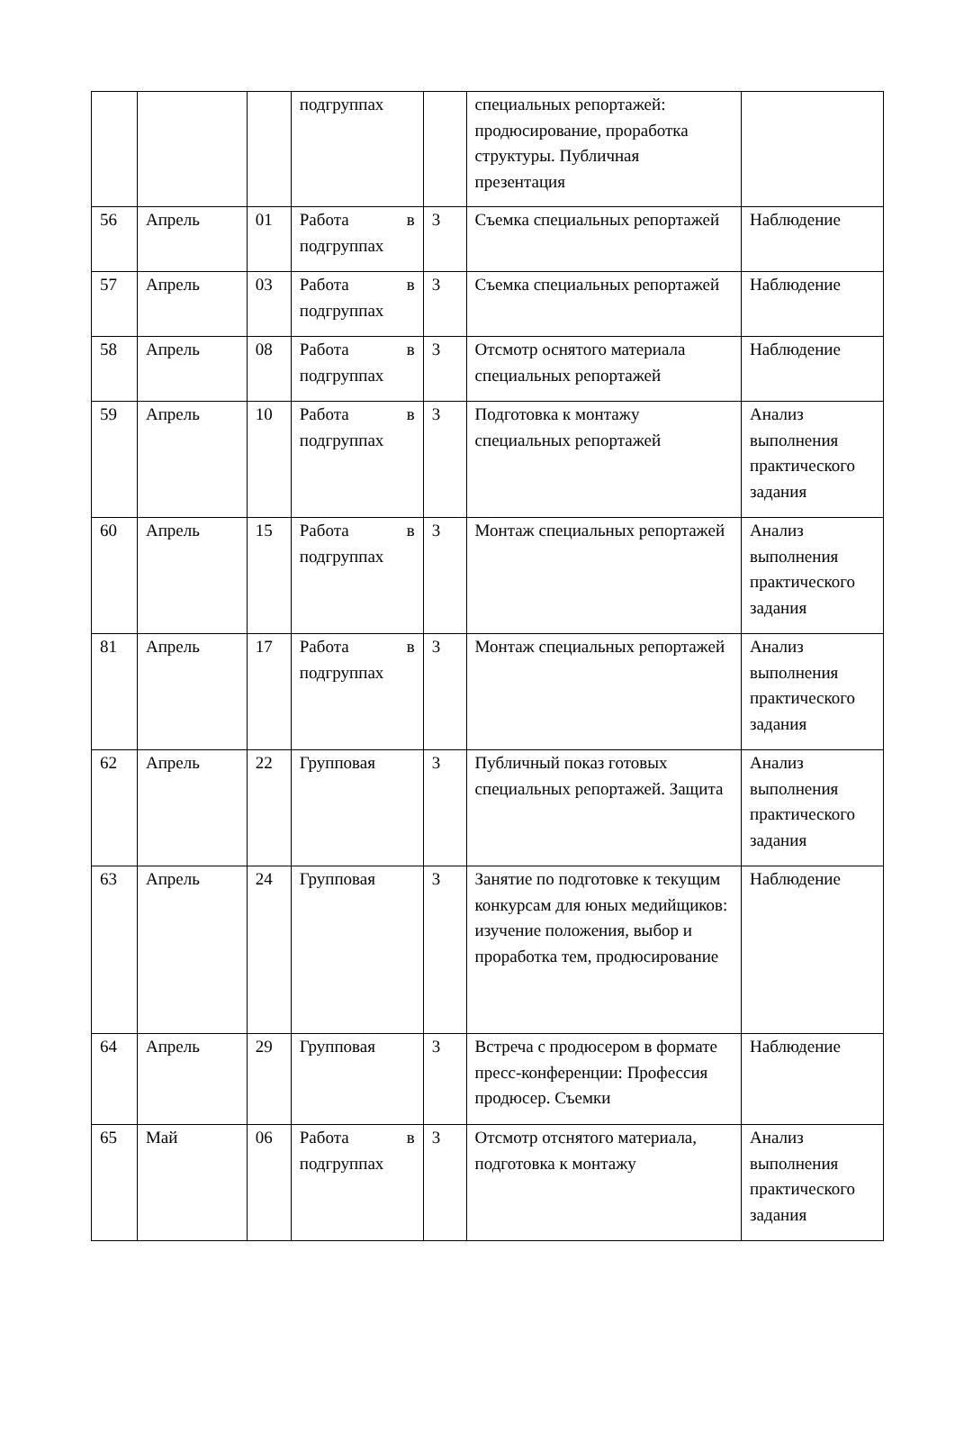| | | | подгруппах | | специальных репортажей: продюсирование, проработка структуры. Публичная презентация | |
| 56 | Апрель | 01 | Работа в подгруппах | 3 | Съемка специальных репортажей | Наблюдение |
| 57 | Апрель | 03 | Работа в подгруппах | 3 | Съемка специальных репортажей | Наблюдение |
| 58 | Апрель | 08 | Работа в подгруппах | 3 | Отсмотр оснятого материала специальных репортажей | Наблюдение |
| 59 | Апрель | 10 | Работа в подгруппах | 3 | Подготовка к монтажу специальных репортажей | Анализ выполнения практического задания |
| 60 | Апрель | 15 | Работа в подгруппах | 3 | Монтаж специальных репортажей | Анализ выполнения практического задания |
| 81 | Апрель | 17 | Работа в подгруппах | 3 | Монтаж специальных репортажей | Анализ выполнения практического задания |
| 62 | Апрель | 22 | Групповая | 3 | Публичный показ готовых специальных репортажей. Защита | Анализ выполнения практического задания |
| 63 | Апрель | 24 | Групповая | 3 | Занятие по подготовке к текущим конкурсам для юных медийщиков: изучение положения, выбор и проработка тем, продюсирование | Наблюдение |
| 64 | Апрель | 29 | Групповая | 3 | Встреча с продюсером в формате пресс-конференции: Профессия продюсер. Съемки | Наблюдение |
| 65 | Май | 06 | Работа в подгруппах | 3 | Отсмотр отснятого материала, подготовка к монтажу | Анализ выполнения практического задания |